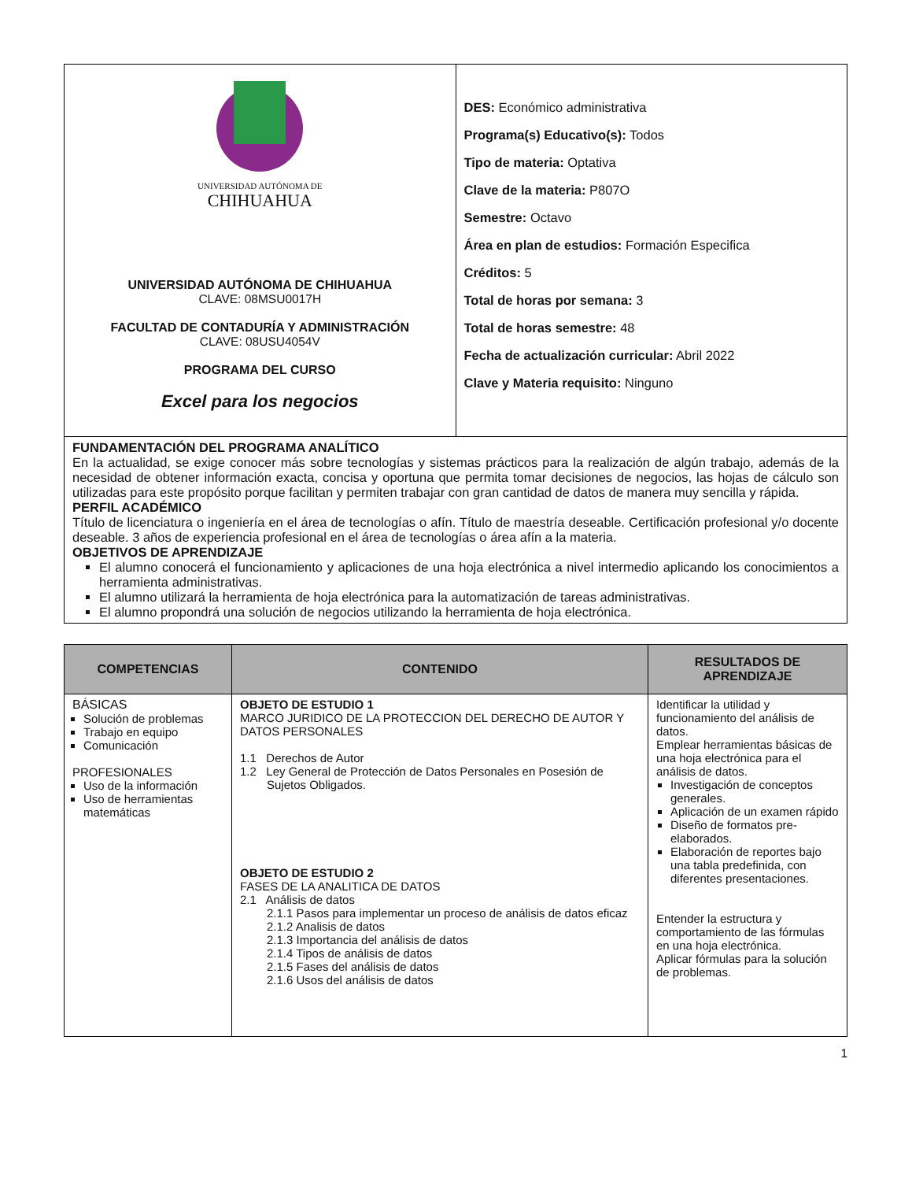| UNIVERSIDAD AUTÓNOMA DE CHIHUAHUA UNIVERSIDAD AUTÓNOMA DE CHIHUAHUA CLAVE: 08MSU0017H FACULTAD DE CONTADURÍA Y ADMINISTRACIÓN CLAVE: 08USU4054V PROGRAMA DEL CURSO Excel para los negocios | DES: Económico administrativa Programa(s) Educativo(s): Todos Tipo de materia: Optativa Clave de la materia: P807O Semestre: Octavo Área en plan de estudios: Formación Especifica Créditos: 5 Total de horas por semana: 3 Total de horas semestre: 48 Fecha de actualización curricular: Abril 2022 Clave y Materia requisito: Ninguno |
| FUNDAMENTACIÓN DEL PROGRAMA ANALÍTICO En la actualidad, se exige conocer más sobre tecnologías y sistemas prácticos para la realización de algún trabajo, además de la necesidad de obtener información exacta, concisa y oportuna que permita tomar decisiones de negocios, las hojas de cálculo son utilizadas para este propósito porque facilitan y permiten trabajar con gran cantidad de datos de manera muy sencilla y rápida. PERFIL ACADÉMICO Título de licenciatura o ingeniería en el área de tecnologías o afín. Título de maestría deseable. Certificación profesional y/o docente deseable. 3 años de experiencia profesional en el área de tecnologías o área afín a la materia. OBJETIVOS DE APRENDIZAJE El alumno conocerá el funcionamiento y aplicaciones de una hoja electrónica a nivel intermedio aplicando los conocimientos a herramienta administrativas. El alumno utilizará la herramienta de hoja electrónica para la automatización de tareas administrativas. El alumno propondrá una solución de negocios utilizando la herramienta de hoja electrónica. | |
| COMPETENCIAS | CONTENIDO | RESULTADOS DE APRENDIZAJE |
| --- | --- | --- |
| BÁSICAS Solución de problemas Trabajo en equipo Comunicación PROFESIONALES Uso de la información Uso de herramientas matemáticas | OBJETO DE ESTUDIO 1 MARCO JURIDICO DE LA PROTECCION DEL DERECHO DE AUTOR Y DATOS PERSONALES 1.1 Derechos de Autor 1.2 Ley General de Protección de Datos Personales en Posesión de Sujetos Obligados. OBJETO DE ESTUDIO 2 FASES DE LA ANALITICA DE DATOS 2.1 Análisis de datos 2.1.1 Pasos para implementar un proceso de análisis de datos eficaz 2.1.2 Analisis de datos 2.1.3 Importancia del análisis de datos 2.1.4 Tipos de análisis de datos 2.1.5 Fases del análisis de datos 2.1.6 Usos del análisis de datos | Identificar la utilidad y funcionamiento del análisis de datos. Emplear herramientas básicas de una hoja electrónica para el análisis de datos. Investigación de conceptos generales. Aplicación de un examen rápido Diseño de formatos pre-elaborados. Elaboración de reportes bajo una tabla predefinida, con diferentes presentaciones. Entender la estructura y comportamiento de las fórmulas en una hoja electrónica. Aplicar fórmulas para la solución de problemas. |
1